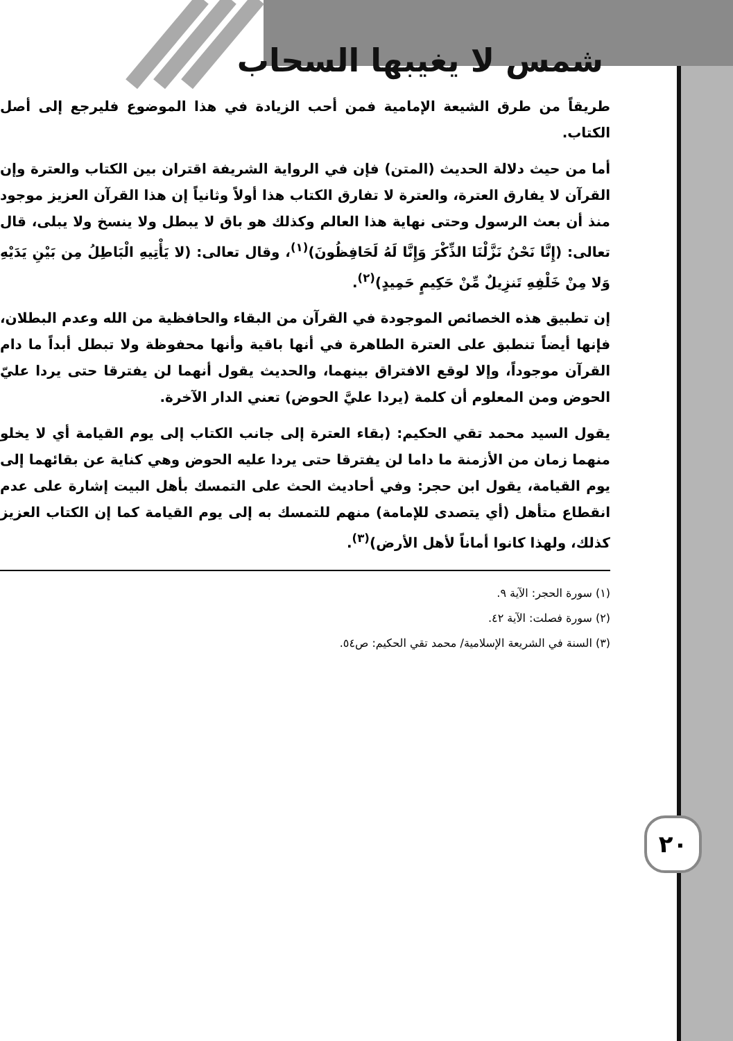٢٠
شمس لا يغيبها السحاب
طريقاً من طرق الشيعة الإمامية فمن أحب الزيادة في هذا الموضوع فليرجع إلى أصل الكتاب.
أما من حيث دلالة الحديث (المتن) فإن في الرواية الشريفة اقتران بين الكتاب والعترة وإن القرآن لا يفارق العترة، والعترة لا تفارق الكتاب هذا أولاً وثانياً إن هذا القرآن العزيز موجود منذ أن بعث الرسول وحتى نهاية هذا العالم وكذلك هو باق لا يبطل ولا ينسخ ولا يبلى، قال تعالى: (إِنَّا نَحْنُ نَزَّلْنَا الذِّكْرَ وَإِنَّا لَهُ لَحَافِظُونَ)<sup>(١)</sup>، وقال تعالى: (لا يَأْتِيهِ الْبَاطِلُ مِن بَيْنِ يَدَيْهِ وَلا مِنْ خَلْفِهِ تَنزِيلٌ مِّنْ حَكِيمٍ حَمِيدٍ)<sup>(٢)</sup>.
إن تطبيق هذه الخصائص الموجودة في القرآن من البقاء والحافظية من الله وعدم البطلان، فإنها أيضاً تنطبق على العترة الطاهرة في أنها باقية وأنها محفوظة ولا تبطل أبداً ما دام القرآن موجوداً، وإلا لوقع الافتراق بينهما، والحديث يقول أنهما لن يفترقا حتى يردا عليّ الحوض ومن المعلوم أن كلمة (يردا عليَّ الحوض) تعني الدار الآخرة.
يقول السيد محمد تقي الحكيم: (بقاء العترة إلى جانب الكتاب إلى يوم القيامة أي لا يخلو منهما زمان من الأزمنة ما داما لن يفترقا حتى يردا عليه الحوض وهي كناية عن بقائهما إلى يوم القيامة، يقول ابن حجر: وفي أحاديث الحث على التمسك بأهل البيت إشارة على عدم انقطاع متأهل (أي يتصدى للإمامة) منهم للتمسك به إلى يوم القيامة كما إن الكتاب العزيز كذلك، ولهذا كانوا أماناً لأهل الأرض)<sup>(٣)</sup>.
(١) سورة الحجر: الآية ٩.
(٢) سورة فصلت: الآية ٤٢.
(٣) السنة في الشريعة الإسلامية/ محمد تقي الحكيم: ص٥٤.